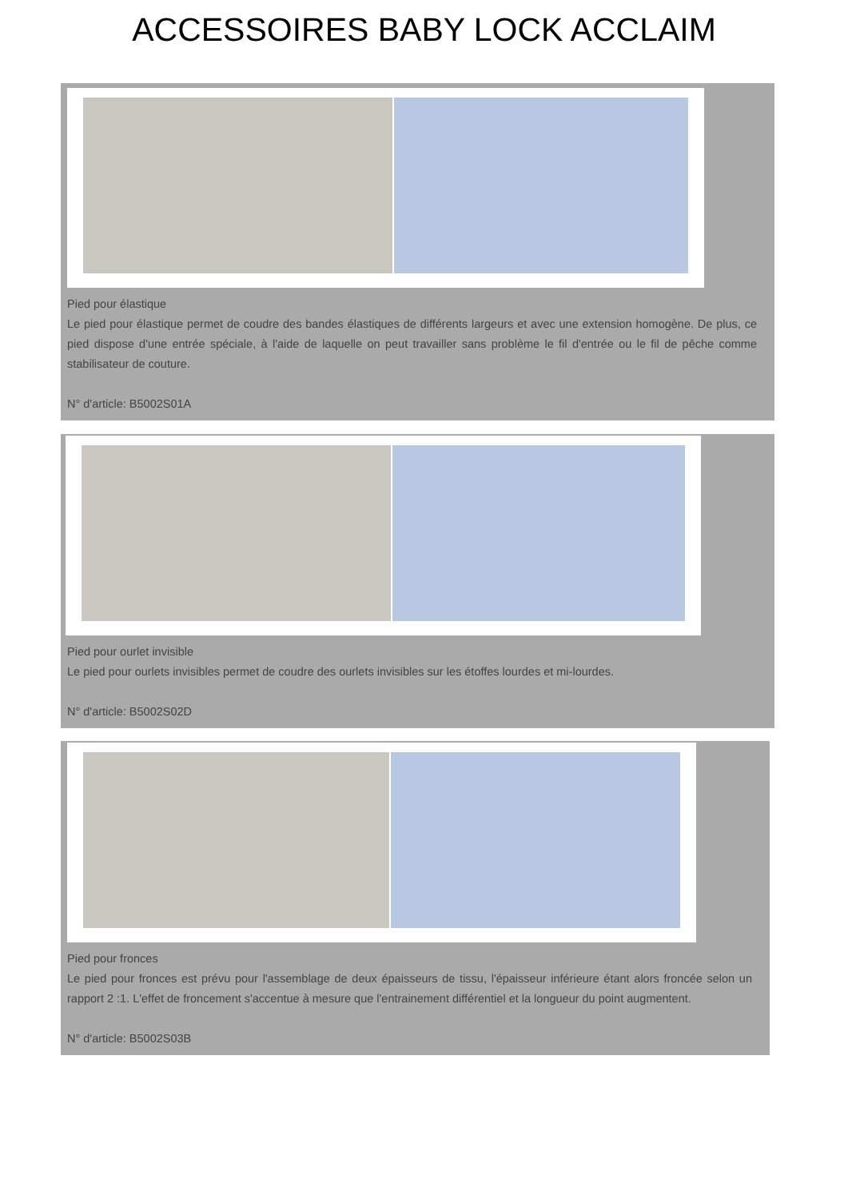ACCESSOIRES BABY LOCK ACCLAIM
Pied pour élastique
Le pied pour élastique permet de coudre des bandes élastiques de différents largeurs et avec une extension homogène. De plus, ce pied dispose d'une entrée spéciale, à l'aide de laquelle on peut travailler sans problème le fil d'entrée ou le fil de pêche comme stabilisateur de couture.
N° d'article: B5002S01A
Pied pour ourlet invisible
Le pied pour ourlets invisibles permet de coudre des ourlets invisibles sur les étoffes lourdes et mi-lourdes.
N° d'article: B5002S02D
Pied pour fronces
Le pied pour fronces est prévu pour l'assemblage de deux épaisseurs de tissu, l'épaisseur inférieure étant alors froncée selon un rapport 2 :1. L'effet de froncement s'accentue à mesure que l'entrainement différentiel et la longueur du point augmentent.
N° d'article: B5002S03B